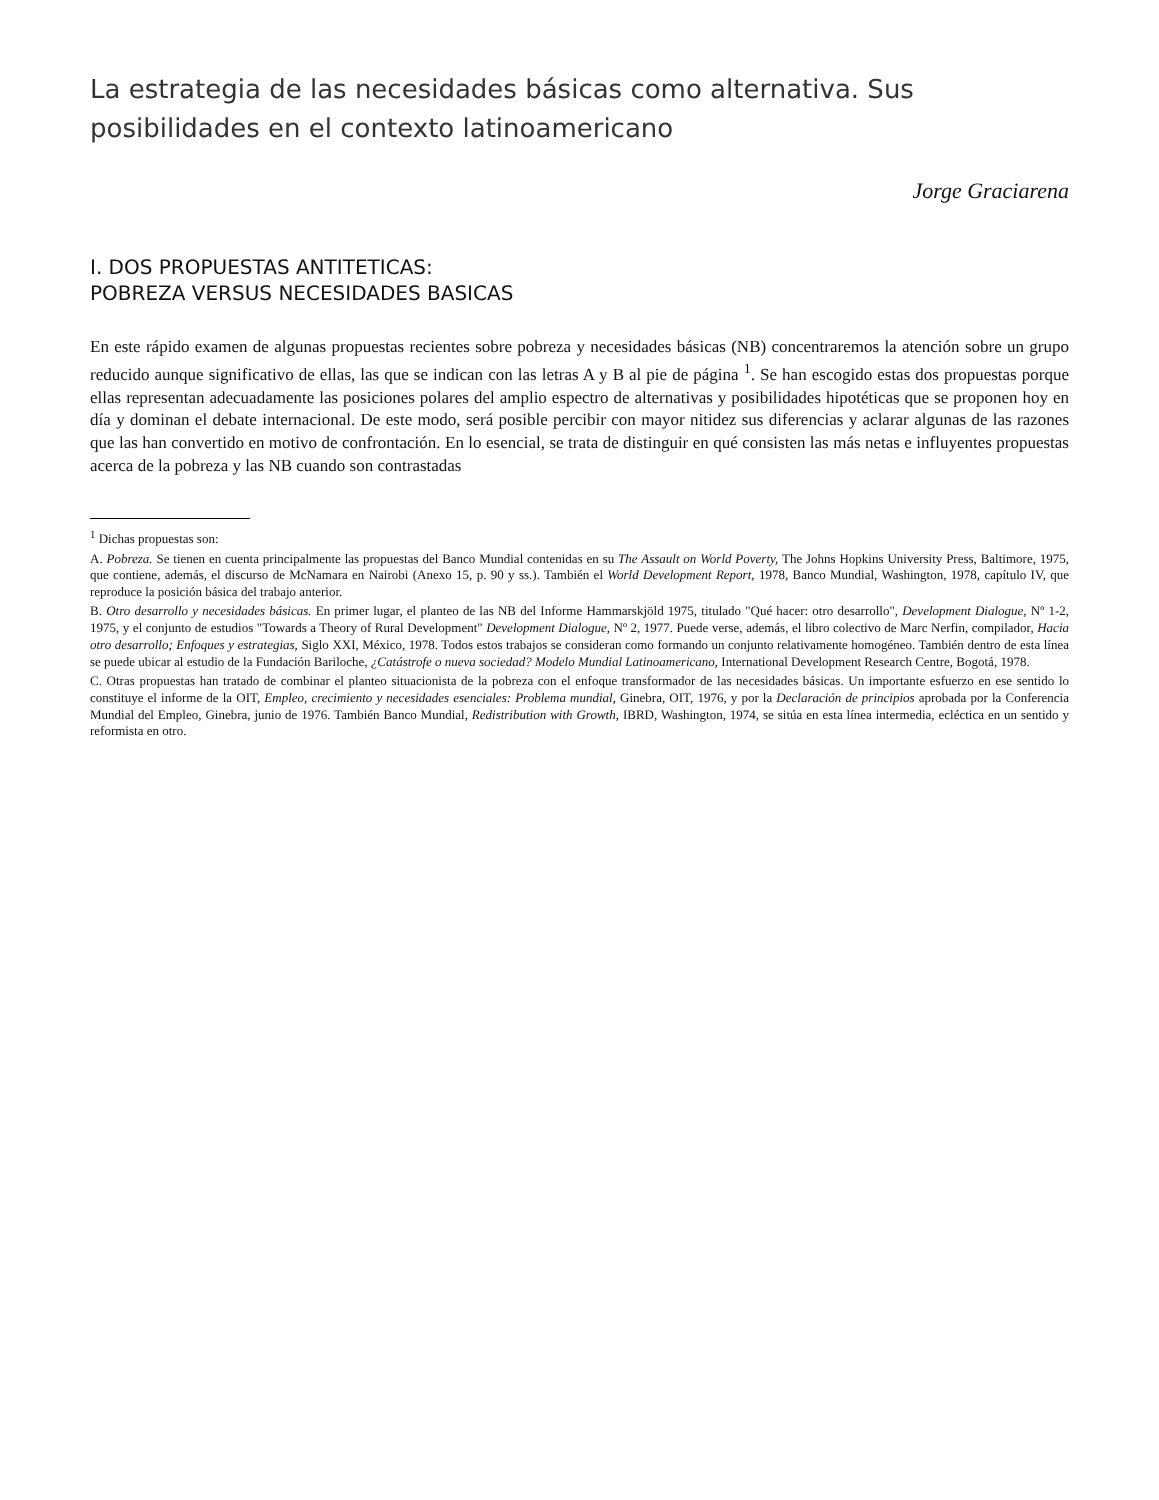La estrategia de las necesidades básicas como alternativa. Sus posibilidades en el contexto latinoamericano
Jorge Graciarena
I. DOS PROPUESTAS ANTITETICAS:
POBREZA VERSUS NECESIDADES BASICAS
En este rápido examen de algunas propuestas recientes sobre pobreza y necesidades básicas (NB) concentraremos la atención sobre un grupo reducido aunque significativo de ellas, las que se indican con las letras A y B al pie de página <sup>1</sup>. Se han escogido estas dos propuestas porque ellas representan adecuadamente las posiciones polares del amplio espectro de alternativas y posibilidades hipotéticas que se proponen hoy en día y dominan el debate internacional. De este modo, será posible percibir con mayor nitidez sus diferencias y aclarar algunas de las razones que las han convertido en motivo de confrontación. En lo esencial, se trata de distinguir en qué consisten las más netas e influyentes propuestas acerca de la pobreza y las NB cuando son contrastadas
<sup>1</sup> Dichas propuestas son:
A. Pobreza. Se tienen en cuenta principalmente las propuestas del Banco Mundial contenidas en su The Assault on World Poverty, The Johns Hopkins University Press, Baltimore, 1975, que contiene, además, el discurso de McNamara en Nairobi (Anexo 15, p. 90 y ss.). También el World Development Report, 1978, Banco Mundial, Washington, 1978, capítulo IV, que reproduce la posición básica del trabajo anterior.
B. Otro desarrollo y necesidades básicas. En primer lugar, el planteo de las NB del Informe Hammarskjöld 1975, titulado "Qué hacer: otro desarrollo", Development Dialogue, Nº 1-2, 1975, y el conjunto de estudios "Towards a Theory of Rural Development" Development Dialogue, Nº 2, 1977. Puede verse, además, el libro colectivo de Marc Nerfin, compilador, Hacia otro desarrollo; Enfoques y estrategias, Siglo XXI, México, 1978. Todos estos trabajos se consideran como formando un conjunto relativamente homogéneo. También dentro de esta línea se puede ubicar al estudio de la Fundación Bariloche, ¿Catástrofe o nueva sociedad? Modelo Mundial Latinoamericano, International Development Research Centre, Bogotá, 1978.
C. Otras propuestas han tratado de combinar el planteo situacionista de la pobreza con el enfoque transformador de las necesidades básicas. Un importante esfuerzo en ese sentido lo constituye el informe de la OIT, Empleo, crecimiento y necesidades esenciales: Problema mundial, Ginebra, OIT, 1976, y por la Declaración de principios aprobada por la Conferencia Mundial del Empleo, Ginebra, junio de 1976. También Banco Mundial, Redistribution with Growth, IBRD, Washington, 1974, se sitúa en esta línea intermedia, ecléctica en un sentido y reformista en otro.